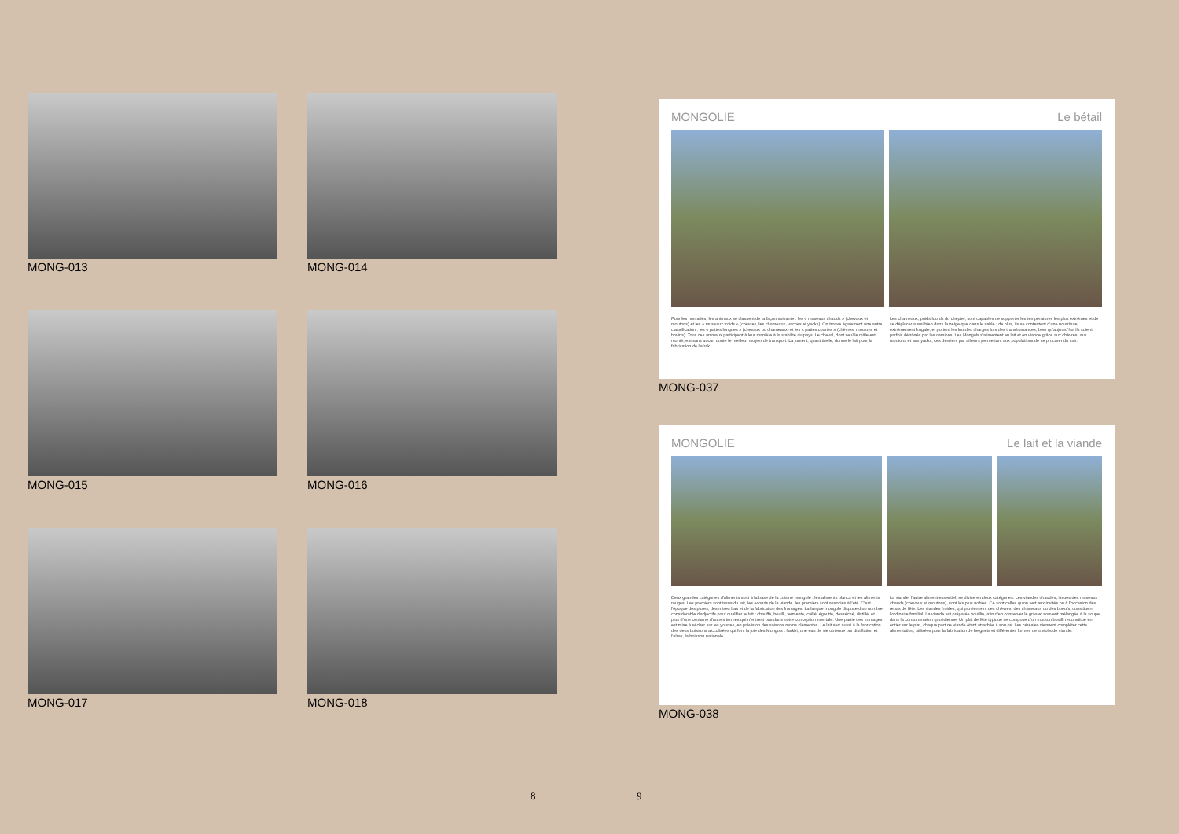MONG-013 MONG-014
MONG-015 MONG-016
MONG-017 MONG-018
MONGOLIE Le bétail
Pour les nomades, les animaux se classent de la façon suivante : les « museaux chauds » (chevaux et moutons) et les « museaux froids » (chèvres, les chameaux, vaches et yacks). On trouve également une autre classification : les « pattes longues » (chevaux ou chameaux) et les « pattes courtes » (chèvres, moutons et bovins). Tous ces animaux participent à leur manière à la stabilité du pays. Le cheval, dont seul le mâle est monté, est sans aucun doute le meilleur moyen de transport. La jument, quant à elle, donne le lait pour la fabrication de l'aïrak.
Les chameaux, poids lourds du cheptel, sont capables de supporter les températures les plus extrêmes et de se déplacer aussi bien dans la neige que dans le sable ; de plus, ils se contentent d'une nourriture extrêmement frugale, et portent les lourdes charges lors des transhumances, bien qu'aujourd'hui ils soient parfois détrônés par les camions. Les Mongols s'alimentent en lait et en viande grâce aux chèvres, aux moutons et aux yacks, ces derniers par ailleurs permettant aux populations de se procurer du cuir.
MONG-037
MONGOLIE Le lait et la viande
Deux grandes catégories d'aliments sont à la base de la cuisine mongole : les aliments blancs et les aliments rouges. Les premiers sont issus du lait, les econds de la viande. les premiers sont associés à l'été. C'est l'époque des pluies, des mises bas et de la fabrication des fromages. La langue mongole dispose d'un nombre considérable d'adjectifs pour qualifier le lait : chauffé, bouilli, fermenté, caillé, égoutté, desséché, distillé, et plus d'une centaine d'autres termes qui n'entrent pas dans notre conception mentale. Une partie des fromages est mise à sécher sur les yourtes, en prévision des saisons moins clémentes. Le lait sert aussi à la fabrication des deux boissons alccclisées qui font la joie des Mongols : l'arkhi, une eau de vie obtenue par distillation et l'aïrak, la boisson nationale.
La viande, l'autre aliment essentiel, se divise en deux catégories. Les viandes chaudes, issues des museaux chauds (chevaux et moutons), sont les plus nobles. Ce sont celles qu'on sert aux invités ou à l'occasion des repas de fête. Les viandes froides, qui proviennent des chèvres, des chameaux ou des boeufs, constituent l'ordinaire familial. La viande est préparée bouillie, afin d'en conserver le gras et souvent mélangée à la soupe dans la consommation quotidienne. Un plat de fête typique se compose d'un mouton bouilli reconstitué en entier sur le plat, chaque part de viande étant attachée à son os. Les céréales viennent compléter cette alimentation, utilisées pour la fabrication de beignets et différentes formes de raviolis de viande.
MONG-038
8 9